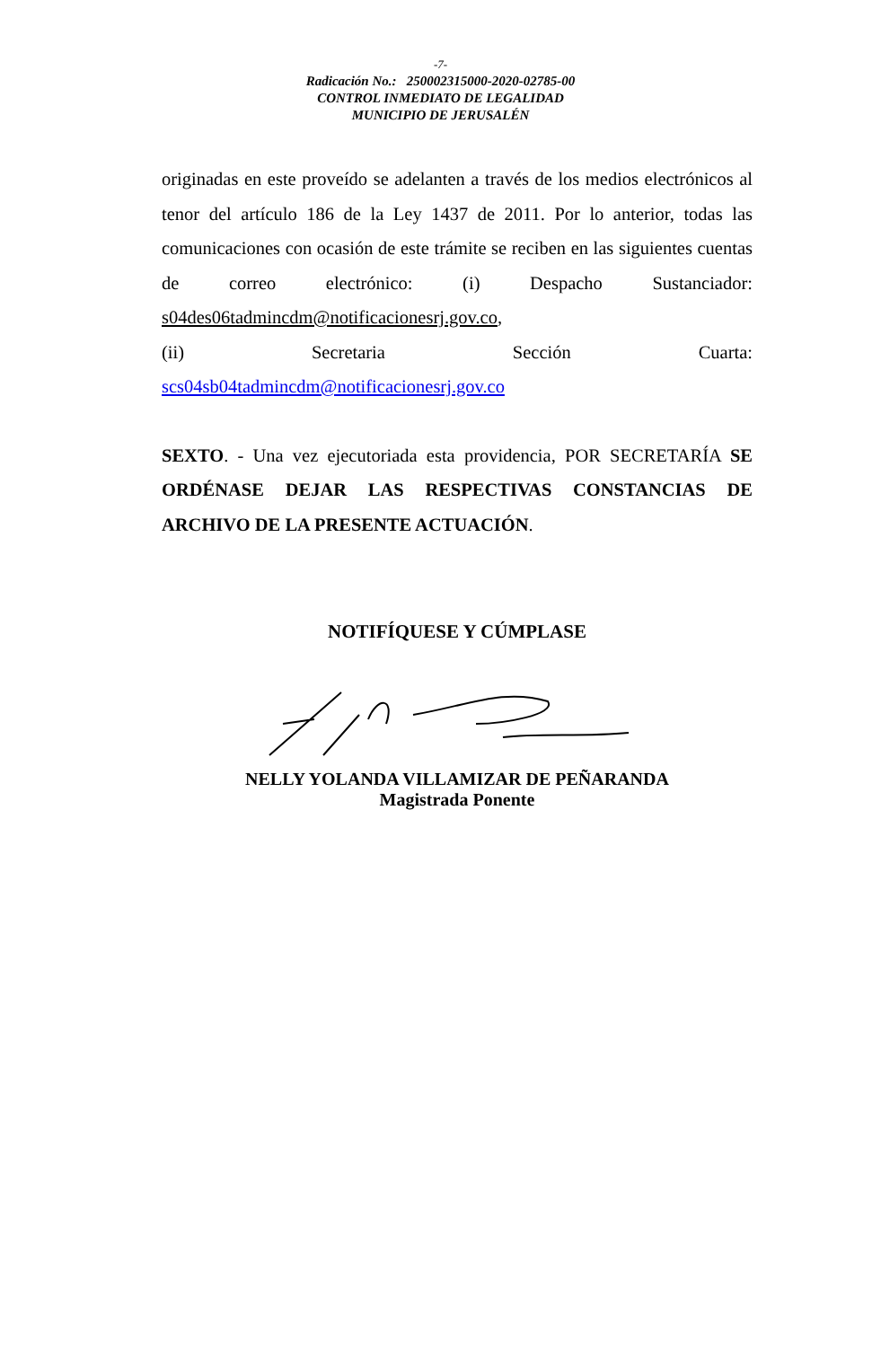-7-
Radicación No.: 250002315000-2020-02785-00
CONTROL INMEDIATO DE LEGALIDAD
MUNICIPIO DE JERUSALÉN
originadas en este proveído se adelanten a través de los medios electrónicos al tenor del artículo 186 de la Ley 1437 de 2011. Por lo anterior, todas las comunicaciones con ocasión de este trámite se reciben en las siguientes cuentas de correo electrónico: (i) Despacho Sustanciador: s04des06tadmincdm@notificacionesrj.gov.co,
(ii) Secretaria Sección Cuarta:
scs04sb04tadmincdm@notificacionesrj.gov.co
SEXTO. - Una vez ejecutoriada esta providencia, POR SECRETARÍA SE ORDÉNASE DEJAR LAS RESPECTIVAS CONSTANCIAS DE ARCHIVO DE LA PRESENTE ACTUACIÓN.
NOTIFÍQUESE Y CÚMPLASE
NELLY YOLANDA VILLAMIZAR DE PEÑARANDA
Magistrada Ponente